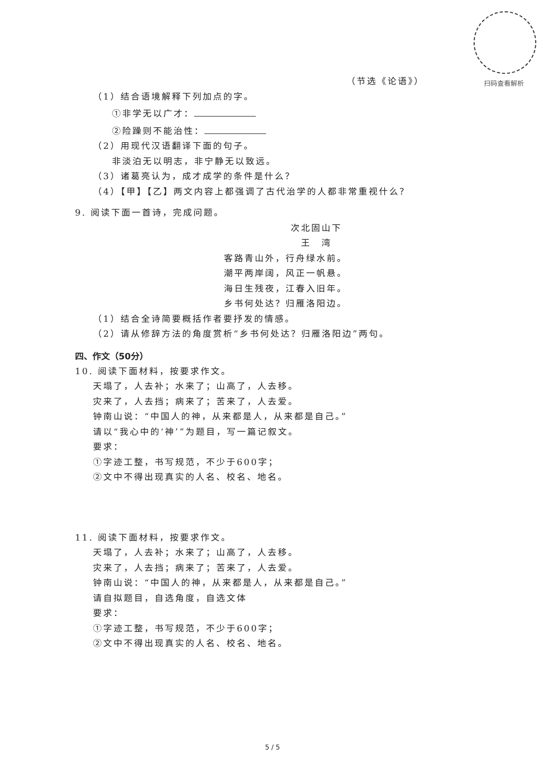（节选《论语》）
（1）结合语境解释下列加点的字。
①非学无以广才：
②险躁则不能治性：
（2）用现代汉语翻译下面的句子。
非淡泊无以明志，非宁静无以致远。
（3）诸葛亮认为，成才成学的条件是什么？
（4）【甲】【乙】两文内容上都强调了古代治学的人都非常重视什么？
9. 阅读下面一首诗，完成问题。
次北固山下
王　湾
客路青山外，行舟绿水前。
潮平两岸阔，风正一帆悬。
海日生残夜，江春入旧年。
乡书何处达？归雁洛阳边。
（1）结合全诗简要概括作者要抒发的情感。
（2）请从修辞方法的角度赏析“乡书何处达？归雁洛阳边”两句。
四、作文（50分）
10. 阅读下面材料，按要求作文。
天塌了，人去补；水来了；山高了，人去移。
灾来了，人去挡；病来了；苦来了，人去爱。
钟南山说：“中国人的神，从来都是人，从来都是自己。”
请以“我心中的‘神’”为题目，写一篇记叙文。
要求：
①字迹工整，书写规范，不少于600字；
②文中不得出现真实的人名、校名、地名。
11. 阅读下面材料，按要求作文。
天塌了，人去补；水来了；山高了，人去移。
灾来了，人去挡；病来了；苦来了，人去爱。
钟南山说：“中国人的神，从来都是人，从来都是自己。”
请自拟题目，自选角度，自选文体
要求：
①字迹工整，书写规范，不少于600字；
②文中不得出现真实的人名、校名、地名。
扫码查看解析
5 / 5